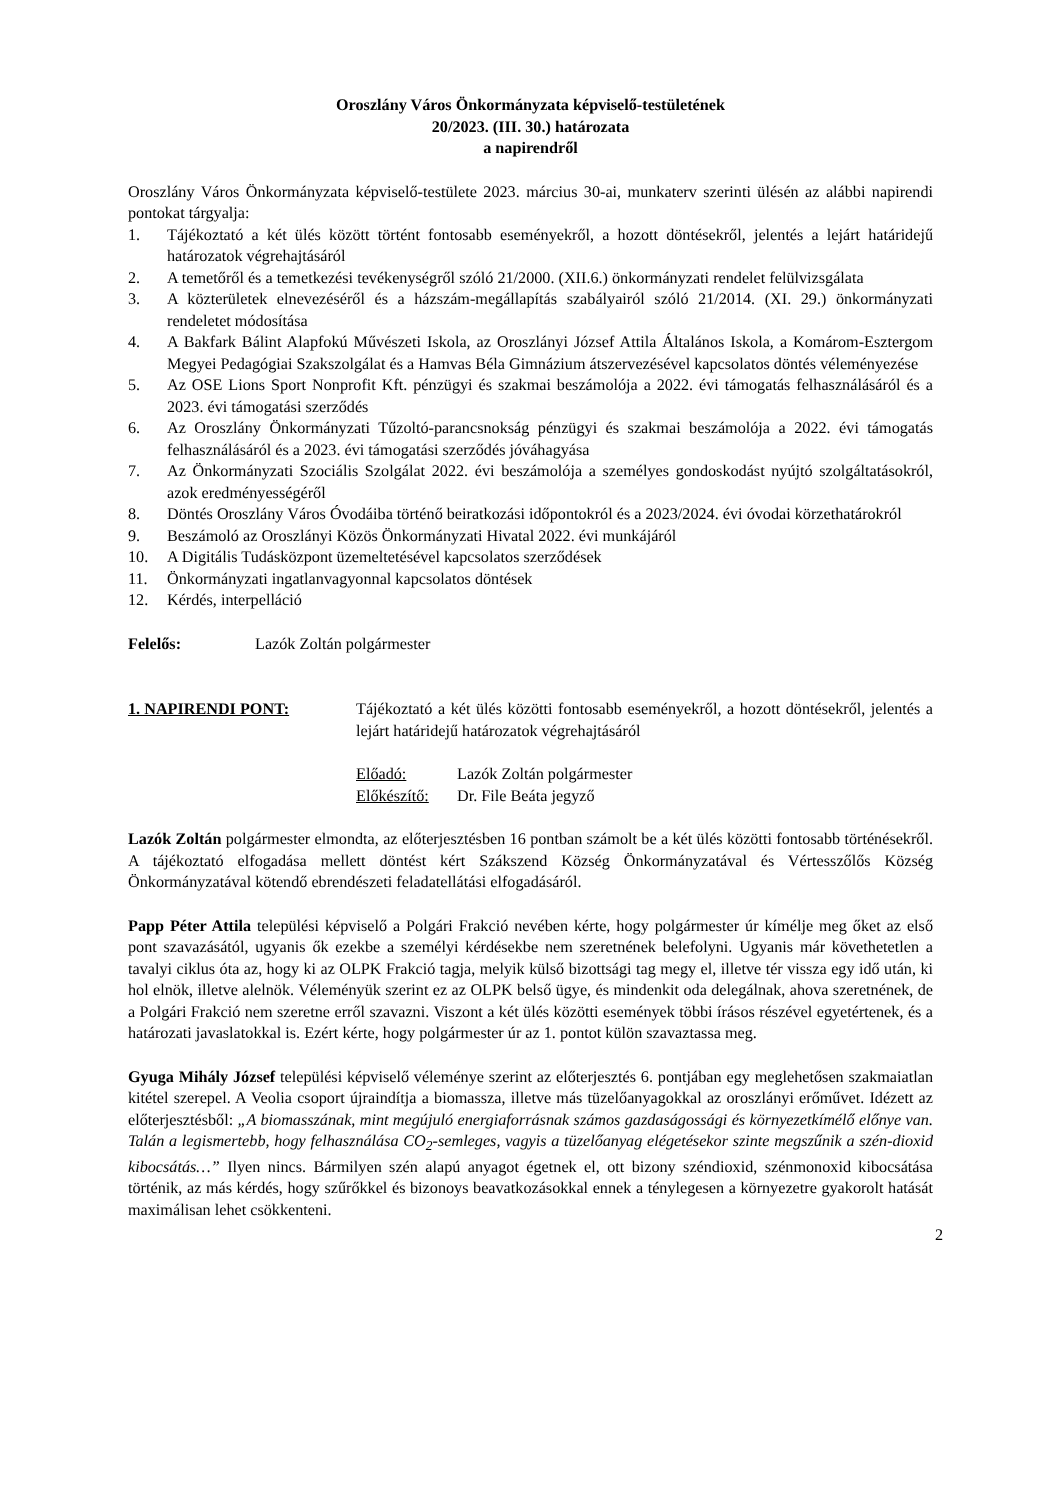Oroszlány Város Önkormányzata képviselő-testületének
20/2023. (III. 30.) határozata
a napirendről
Oroszlány Város Önkormányzata képviselő-testülete 2023. március 30-ai, munkaterv szerinti ülésén az alábbi napirendi pontokat tárgyalja:
1. Tájékoztató a két ülés között történt fontosabb eseményekről, a hozott döntésekről, jelentés a lejárt határidejű határozatok végrehajtásáról
2. A temetőről és a temetkezési tevékenységről szóló 21/2000. (XII.6.) önkormányzati rendelet felülvizsgálata
3. A közterületek elnevezéséről és a házszám-megállapítás szabályairól szóló 21/2014. (XI. 29.) önkormányzati rendeletet módosítása
4. A Bakfark Bálint Alapfokú Művészeti Iskola, az Oroszlányi József Attila Általános Iskola, a Komárom-Esztergom Megyei Pedagógiai Szakszolgálat és a Hamvas Béla Gimnázium átszervezésével kapcsolatos döntés véleményezése
5. Az OSE Lions Sport Nonprofit Kft. pénzügyi és szakmai beszámolója a 2022. évi támogatás felhasználásáról és a 2023. évi támogatási szerződés
6. Az Oroszlány Önkormányzati Tűzoltó-parancsnokság pénzügyi és szakmai beszámolója a 2022. évi támogatás felhasználásáról és a 2023. évi támogatási szerződés jóváhagyása
7. Az Önkormányzati Szociális Szolgálat 2022. évi beszámolója a személyes gondoskodást nyújtó szolgáltatásokról, azok eredményességéről
8. Döntés Oroszlány Város Óvodáiba történő beiratkozási időpontokról és a 2023/2024. évi óvodai körzethatárokról
9. Beszámoló az Oroszlányi Közös Önkormányzati Hivatal 2022. évi munkájáról
10. A Digitális Tudásközpont üzemeltetésével kapcsolatos szerződések
11. Önkormányzati ingatlanvagyonnal kapcsolatos döntések
12. Kérdés, interpelláció
Felelős: Lazók Zoltán polgármester
1. NAPIRENDI PONT: Tájékoztató a két ülés közötti fontosabb eseményekről, a hozott döntésekről, jelentés a lejárt határidejű határozatok végrehajtásáról
Előadó: Lazók Zoltán polgármester
Előkészítő: Dr. File Beáta jegyző
Lazók Zoltán polgármester elmondta, az előterjesztésben 16 pontban számolt be a két ülés közötti fontosabb történésekről. A tájékoztató elfogadása mellett döntést kért Szákszend Község Önkormányzatával és Vértesszőlős Község Önkormányzatával kötendő ebrendészeti feladatellátási elfogadásáról.
Papp Péter Attila települési képviselő a Polgári Frakció nevében kérte, hogy polgármester úr kímélje meg őket az első pont szavazásától, ugyanis ők ezekbe a személyi kérdésekbe nem szeretnének belefolyni. Ugyanis már követhetetlen a tavalyi ciklus óta az, hogy ki az OLPK Frakció tagja, melyik külső bizottsági tag megy el, illetve tér vissza egy idő után, ki hol elnök, illetve alelnök. Véleményük szerint ez az OLPK belső ügye, és mindenkit oda delegálnak, ahova szeretnének, de a Polgári Frakció nem szeretne erről szavazni. Viszont a két ülés közötti események többi írásos részével egyetértenek, és a határozati javaslatokkal is. Ezért kérte, hogy polgármester úr az 1. pontot külön szavaztassa meg.
Gyuga Mihály József települési képviselő véleménye szerint az előterjesztés 6. pontjában egy meglehetősen szakmaiatlan kitétel szerepel. A Veolia csoport újraindítja a biomassza, illetve más tüzelőanyagokkal az oroszlányi erőművet. Idézett az előterjesztésből: „A biomasszának, mint megújuló energiaforrásnak számos gazdaságossági és környezetkímélő előnye van. Talán a legismertebb, hogy felhasználása CO<sub>2</sub>-semleges, vagyis a tüzelőanyag elégetésekor szinte megszűnik a szén-dioxid kibocsátás…” Ilyen nincs. Bármilyen szén alapú anyagot égetnek el, ott bizony széndioxid, szénmonoxid kibocsátása történik, az más kérdés, hogy szűrőkkel és bizonoys beavatkozásokkal ennek a ténylegesen a környezetre gyakorolt hatását maximálisan lehet csökkenteni.
2